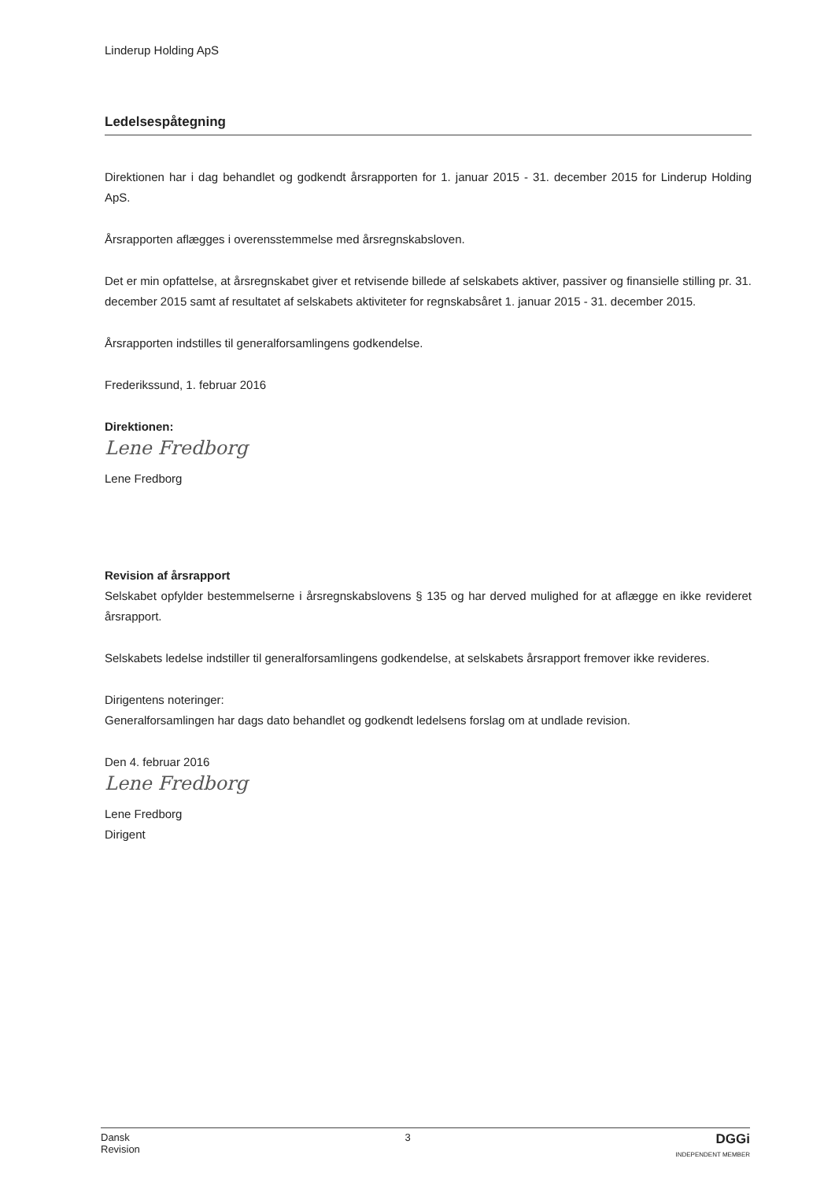Linderup Holding ApS
Ledelsespåtegning
Direktionen har i dag behandlet og godkendt årsrapporten for 1. januar 2015 - 31. december 2015 for Linderup Holding ApS.
Årsrapporten aflægges i overensstemmelse med årsregnskabsloven.
Det er min opfattelse, at årsregnskabet giver et retvisende billede af selskabets aktiver, passiver og finansielle stilling pr. 31. december 2015 samt af resultatet af selskabets aktiviteter for regnskabsåret 1. januar 2015 - 31. december 2015.
Årsrapporten indstilles til generalforsamlingens godkendelse.
Frederikssund, 1. februar 2016
Direktionen:
Lene Fredborg
Lene Fredborg
Revision af årsrapport
Selskabet opfylder bestemmelserne i årsregnskabslovens § 135 og har derved mulighed for at aflægge en ikke revideret årsrapport.
Selskabets ledelse indstiller til generalforsamlingens godkendelse, at selskabets årsrapport fremover ikke revideres.
Dirigentens noteringer:
Generalforsamlingen har dags dato behandlet og godkendt ledelsens forslag om at undlade revision.
Den 4. februar 2016
Lene Fredborg
Lene Fredborg
Dirigent
Dansk
Revision
3
DGGi
INDEPENDENT MEMBER